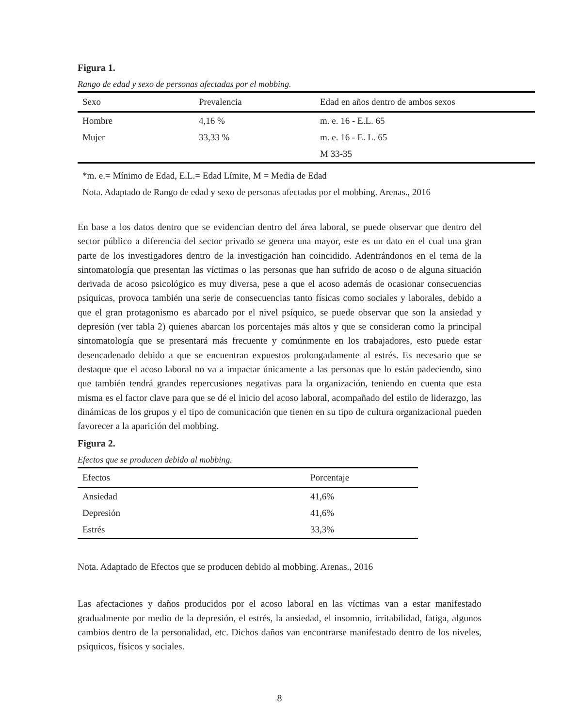Figura 1.
Rango de edad y sexo de personas afectadas por el mobbing.
| Sexo | Prevalencia | Edad en años dentro de ambos sexos |
| --- | --- | --- |
| Hombre | 4,16 % | m. e. 16 - E.L. 65 |
| Mujer | 33,33 % | m. e. 16 - E. L. 65 |
| | | M 33-35 |
*m. e.= Mínimo de Edad, E.L.= Edad Límite, M = Media de Edad
Nota. Adaptado de Rango de edad y sexo de personas afectadas por el mobbing. Arenas., 2016
En base a los datos dentro que se evidencian dentro del área laboral, se puede observar que dentro del sector público a diferencia del sector privado se genera una mayor, este es un dato en el cual una gran parte de los investigadores dentro de la investigación han coincidido. Adentrándonos en el tema de la sintomatología que presentan las víctimas o las personas que han sufrido de acoso o de alguna situación derivada de acoso psicológico es muy diversa, pese a que el acoso además de ocasionar consecuencias psíquicas, provoca también una serie de consecuencias tanto físicas como sociales y laborales, debido a que el gran protagonismo es abarcado por el nivel psíquico, se puede observar que son la ansiedad y depresión (ver tabla 2) quienes abarcan los porcentajes más altos y que se consideran como la principal sintomatología que se presentará más frecuente y comúnmente en los trabajadores, esto puede estar desencadenado debido a que se encuentran expuestos prolongadamente al estrés. Es necesario que se destaque que el acoso laboral no va a impactar únicamente a las personas que lo están padeciendo, sino que también tendrá grandes repercusiones negativas para la organización, teniendo en cuenta que esta misma es el factor clave para que se dé el inicio del acoso laboral, acompañado del estilo de liderazgo, las dinámicas de los grupos y el tipo de comunicación que tienen en su tipo de cultura organizacional pueden favorecer a la aparición del mobbing.
Figura 2.
Efectos que se producen debido al mobbing.
| Efectos | Porcentaje |
| --- | --- |
| Ansiedad | 41,6% |
| Depresión | 41,6% |
| Estrés | 33,3% |
Nota. Adaptado de Efectos que se producen debido al mobbing. Arenas., 2016
Las afectaciones y daños producidos por el acoso laboral en las víctimas van a estar manifestado gradualmente por medio de la depresión, el estrés, la ansiedad, el insomnio, irritabilidad, fatiga, algunos cambios dentro de la personalidad, etc. Dichos daños van encontrarse manifestado dentro de los niveles, psíquicos, físicos y sociales.
8